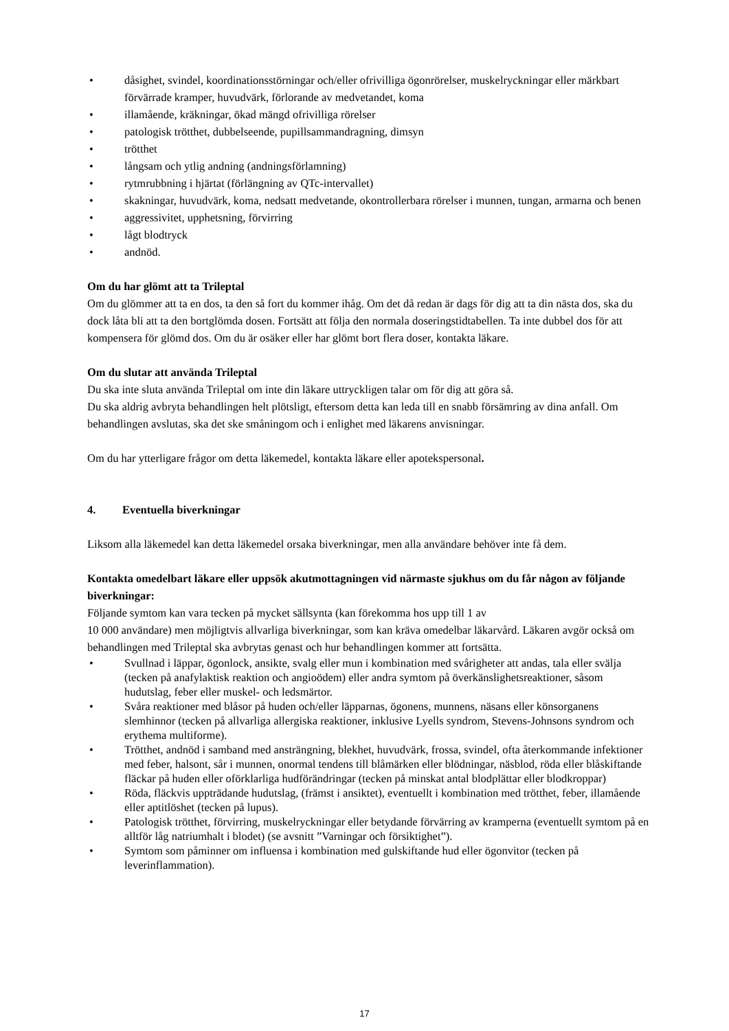• dåsighet, svindel, koordinationsstörningar och/eller ofrivilliga ögonrörelser, muskelryckningar eller märkbart förvärrade kramper, huvudvärk, förlorande av medvetandet, koma
• illamående, kräkningar, ökad mängd ofrivilliga rörelser
• patologisk trötthet, dubbelseende, pupillsammandragning, dimsyn
• trötthet
• långsam och ytlig andning (andningsförlamning)
• rytmrubbning i hjärtat (förlängning av QTc-intervallet)
• skakningar, huvudvärk, koma, nedsatt medvetande, okontrollerbara rörelser i munnen, tungan, armarna och benen
• aggressivitet, upphetsning, förvirring
• lågt blodtryck
• andnöd.
Om du har glömt att ta Trileptal
Om du glömmer att ta en dos, ta den så fort du kommer ihåg. Om det då redan är dags för dig att ta din nästa dos, ska du dock låta bli att ta den bortglömda dosen. Fortsätt att följa den normala doseringstidtabellen. Ta inte dubbel dos för att kompensera för glömd dos. Om du är osäker eller har glömt bort flera doser, kontakta läkare.
Om du slutar att använda Trileptal
Du ska inte sluta använda Trileptal om inte din läkare uttryckligen talar om för dig att göra så.
Du ska aldrig avbryta behandlingen helt plötsligt, eftersom detta kan leda till en snabb försämring av dina anfall. Om behandlingen avslutas, ska det ske småningom och i enlighet med läkarens anvisningar.
Om du har ytterligare frågor om detta läkemedel, kontakta läkare eller apotekspersonal.
4. Eventuella biverkningar
Liksom alla läkemedel kan detta läkemedel orsaka biverkningar, men alla användare behöver inte få dem.
Kontakta omedelbart läkare eller uppsök akutmottagningen vid närmaste sjukhus om du får någon av följande biverkningar:
Följande symtom kan vara tecken på mycket sällsynta (kan förekomma hos upp till 1 av
10 000 användare) men möjligtvis allvarliga biverkningar, som kan kräva omedelbar läkarvård. Läkaren avgör också om behandlingen med Trileptal ska avbrytas genast och hur behandlingen kommer att fortsätta.
• Svullnad i läppar, ögonlock, ansikte, svalg eller mun i kombination med svårigheter att andas, tala eller svälja (tecken på anafylaktisk reaktion och angioödem) eller andra symtom på överkänslighetsreaktioner, såsom hudutslag, feber eller muskel- och ledsmärtor.
• Svåra reaktioner med blåsor på huden och/eller läpparnas, ögonens, munnens, näsans eller könsorganens slemhinnor (tecken på allvarliga allergiska reaktioner, inklusive Lyells syndrom, Stevens-Johnsons syndrom och erythema multiforme).
• Trötthet, andnöd i samband med ansträngning, blekhet, huvudvärk, frossa, svindel, ofta återkommande infektioner med feber, halsont, sår i munnen, onormal tendens till blåmärken eller blödningar, näsblod, röda eller blåskiftande fläckar på huden eller oförklarliga hudförändringar (tecken på minskat antal blodplättar eller blodkroppar)
• Röda, fläckvis uppträdande hudutslag, (främst i ansiktet), eventuellt i kombination med trötthet, feber, illamående eller aptitlöshet (tecken på lupus).
• Patologisk trötthet, förvirring, muskelryckningar eller betydande förvärring av kramperna (eventuellt symtom på en alltför låg natriumhalt i blodet) (se avsnitt ”Varningar och försiktighet”).
• Symtom som påminner om influensa i kombination med gulskiftande hud eller ögonvitor (tecken på leverinflammation).
17